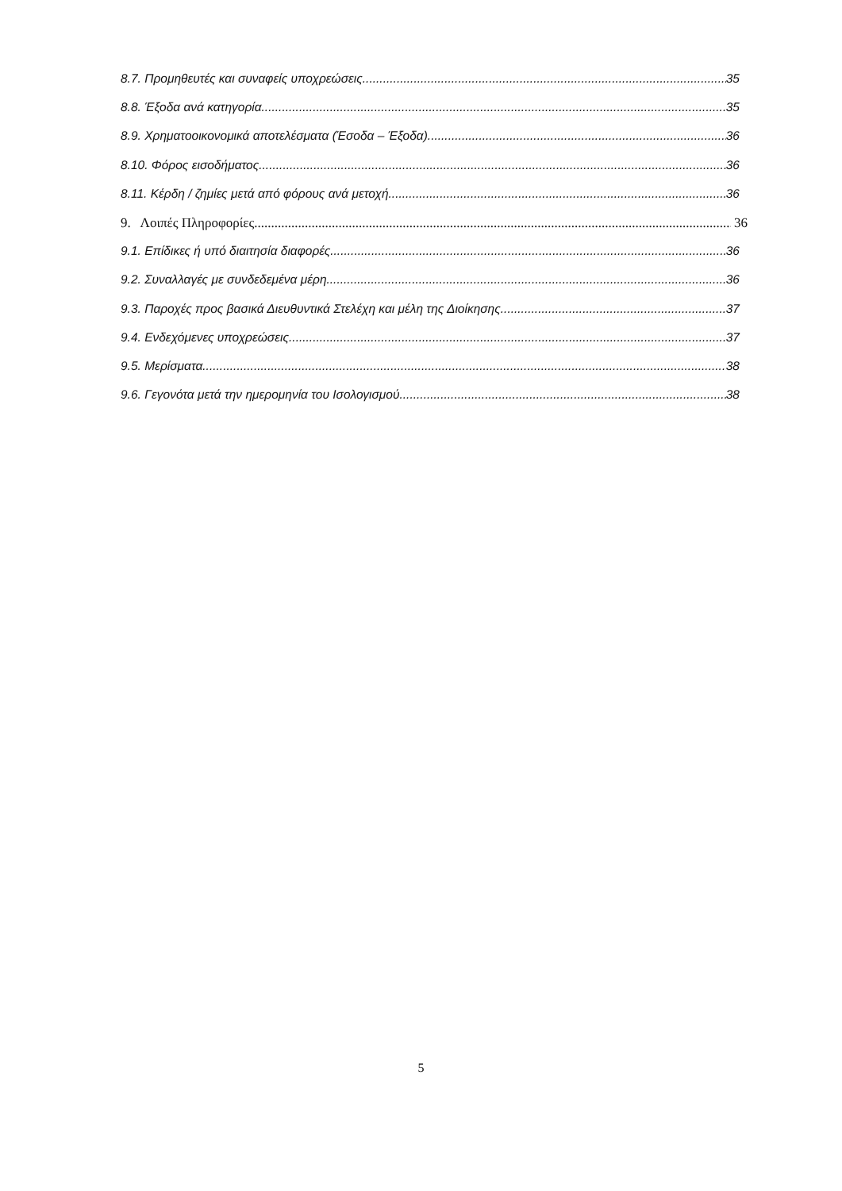8.7. Προμηθευτές και συναφείς υποχρεώσεις 35
8.8. Έξοδα ανά κατηγορία 35
8.9. Χρηματοοικονομικά αποτελέσματα (Έσοδα – Έξοδα) 36
8.10. Φόρος εισοδήματος 36
8.11. Κέρδη / ζημίες μετά από φόρους ανά μετοχή 36
9. Λοιπές Πληροφορίες 36
9.1. Επίδικες ή υπό διαιτησία διαφορές 36
9.2. Συναλλαγές με συνδεδεμένα μέρη 36
9.3. Παροχές προς βασικά Διευθυντικά Στελέχη και μέλη της Διοίκησης 37
9.4. Ενδεχόμενες υποχρεώσεις 37
9.5. Μερίσματα 38
9.6. Γεγονότα μετά την ημερομηνία του Ισολογισμού 38
5